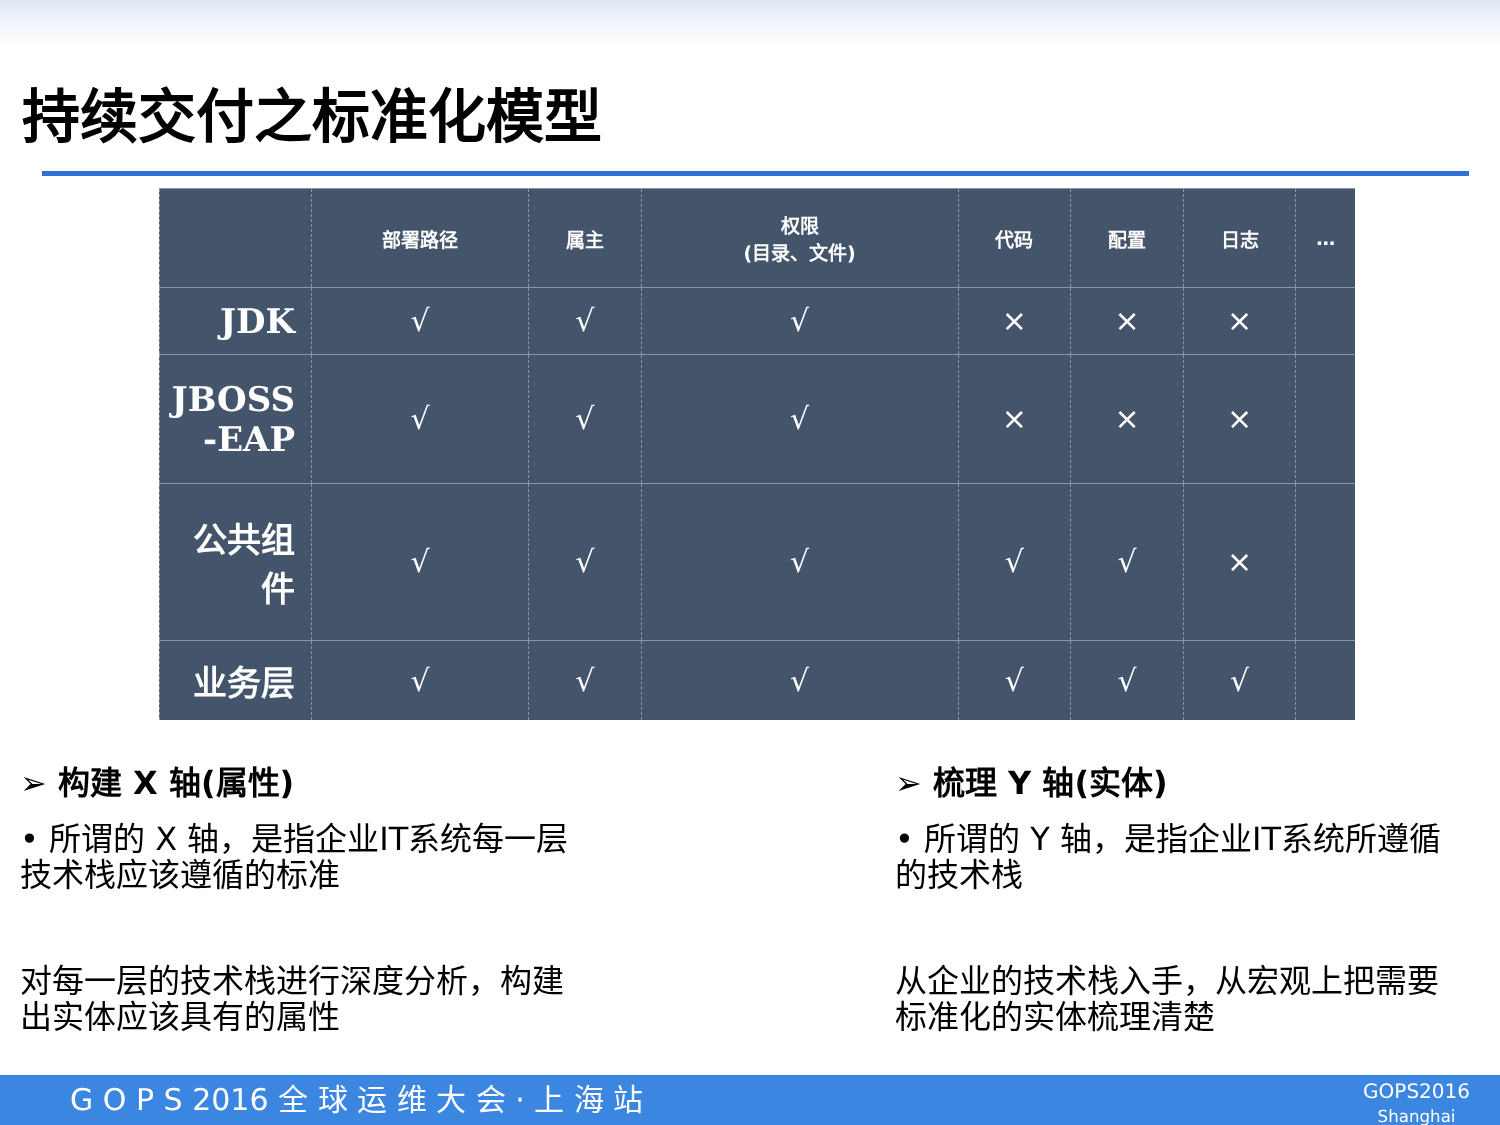持续交付之标准化模型
| | 部署路径 | 属主 | 权限 (目录、文件) | 代码 | 配置 | 日志 | … |
| --- | --- | --- | --- | --- | --- | --- | --- |
| JDK | √ | √ | √ | × | × | × | |
| JBOSS -EAP | √ | √ | √ | × | × | × | |
| 公共组 件 | √ | √ | √ | √ | √ | × | |
| 业务层 | √ | √ | √ | √ | √ | √ | |
➢ 构建 X 轴(属性)
• 所谓的 X 轴，是指企业IT系统每一层技术栈应该遵循的标准
对每一层的技术栈进行深度分析，构建出实体应该具有的属性
➢ 梳理 Y 轴(实体)
• 所谓的 Y 轴，是指企业IT系统所遵循的技术栈
从企业的技术栈入手，从宏观上把需要标准化的实体梳理清楚
G O P S 2016 全 球 运 维 大 会 · 上 海 站 GOPS2016
Shanghai